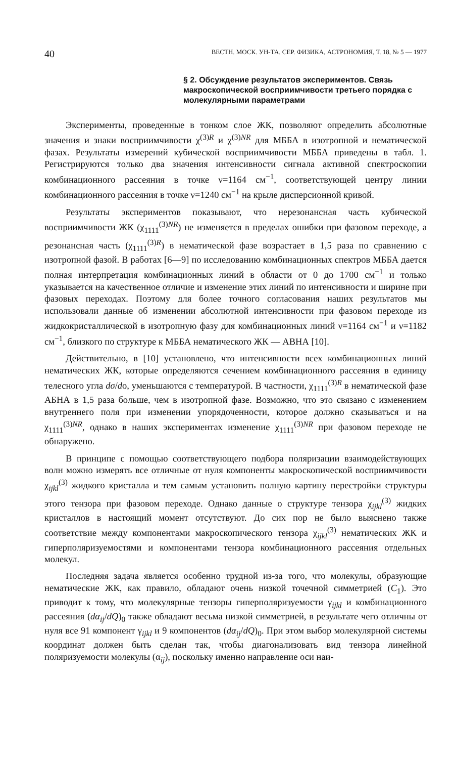40 ВЕСТН. МОСК. УН-ТА. СЕР. ФИЗИКА, АСТРОНОМИЯ, Т. 18, № 5 — 1977
§ 2. Обсуждение результатов экспериментов. Связь макроскопической восприимчивости третьего порядка с молекулярными параметрами
Эксперименты, проведенные в тонком слое ЖК, позволяют определить абсолютные значения и знаки восприимчивости χ<sup>(3)R</sup> и χ<sup>(3)NR</sup> для МББА в изотропной и нематической фазах. Результаты измерений кубической восприимчивости МББА приведены в табл. 1. Регистрируются только два значения интенсивности сигнала активной спектроскопии комбинационного рассеяния в точке ν=1164 см<sup>−1</sup>, соответствующей центру линии комбинационного рассеяния в точке ν=1240 см<sup>−1</sup> на крыле дисперсионной кривой.
Результаты экспериментов показывают, что нерезонансная часть кубической восприимчивости ЖК (χ<sub>1111</sub><sup>(3)NR</sup>) не изменяется в пределах ошибки при фазовом переходе, а резонансная часть (χ<sub>1111</sub><sup>(3)R</sup>) в нематической фазе возрастает в 1,5 раза по сравнению с изотропной фазой. В работах [6—9] по исследованию комбинационных спектров МББА дается полная интерпретация комбинационных линий в области от 0 до 1700 см<sup>−1</sup> и только указывается на качественное отличие и изменение этих линий по интенсивности и ширине при фазовых переходах. Поэтому для более точного согласования наших результатов мы использовали данные об изменении абсолютной интенсивности при фазовом переходе из жидкокристаллической в изотропную фазу для комбинационных линий ν=1164 см<sup>−1</sup> и ν=1182 см<sup>−1</sup>, близкого по структуре к МББА нематического ЖК — АВНА [10].
Действительно, в [10] установлено, что интенсивности всех комбинационных линий нематических ЖК, которые определяются сечением комбинационного рассеяния в единицу телесного угла dσ/do, уменьшаются с температурой. В частности, χ<sub>1111</sub><sup>(3)R</sup> в нематической фазе АБНА в 1,5 раза больше, чем в изотропной фазе. Возможно, что это связано с изменением внутреннего поля при изменении упорядоченности, которое должно сказываться и на χ<sub>1111</sub><sup>(3)NR</sup>, однако в наших экспериментах изменение χ<sub>1111</sub><sup>(3)NR</sup> при фазовом переходе не обнаружено.
В принципе с помощью соответствующего подбора поляризации взаимодействующих волн можно измерять все отличные от нуля компоненты макроскопической восприимчивости χ<sub>ijkl</sub><sup>(3)</sup> жидкого кристалла и тем самым установить полную картину перестройки структуры этого тензора при фазовом переходе. Однако данные о структуре тензора χ<sub>ijkl</sub><sup>(3)</sup> жидких кристаллов в настоящий момент отсутствуют. До сих пор не было выяснено также соответствие между компонентами макроскопического тензора χ<sub>ijkl</sub><sup>(3)</sup> нематических ЖК и гиперполяризуемостями и компонентами тензора комбинационного рассеяния отдельных молекул.
Последняя задача является особенно трудной из-за того, что молекулы, образующие нематические ЖК, как правило, обладают очень низкой точечной симметрией (C<sub>1</sub>). Это приводит к тому, что молекулярные тензоры гиперполяризуемости γ<sub>ijkl</sub> и комбинационного рассеяния (dα<sub>ij</sub>/dQ)<sub>0</sub> также обладают весьма низкой симметрией, в результате чего отличны от нуля все 91 компонент γ<sub>ijkl</sub> и 9 компонентов (dα<sub>ij</sub>/dQ)<sub>0</sub>. При этом выбор молекулярной системы координат должен быть сделан так, чтобы диагонализовать вид тензора линейной поляризуемости молекулы (α<sub>ij</sub>), поскольку именно направление оси наи-